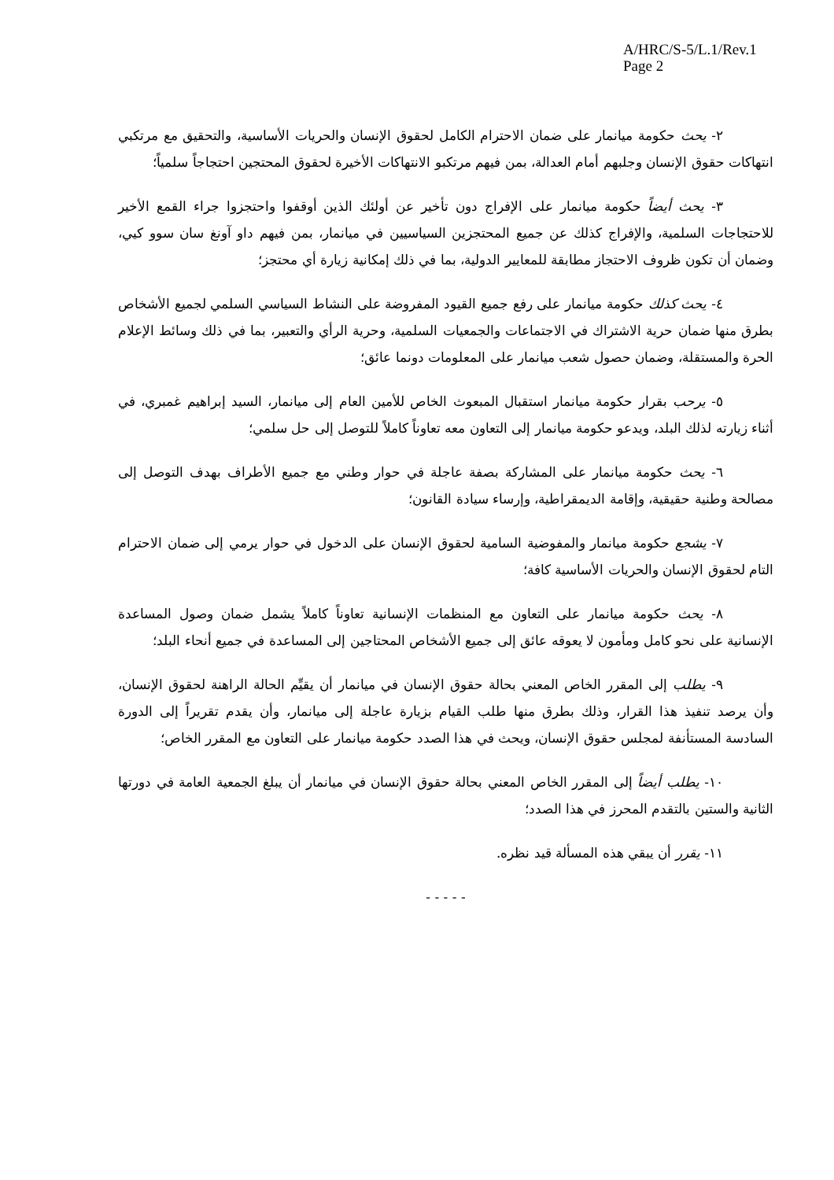A/HRC/S-5/L.1/Rev.1
Page 2
٢- يحث حكومة ميانمار على ضمان الاحترام الكامل لحقوق الإنسان والحريات الأساسية، والتحقيق مع مرتكبي انتهاكات حقوق الإنسان وجلبهم أمام العدالة، بمن فيهم مرتكبو الانتهاكات الأخيرة لحقوق المحتجين احتجاجاً سلمياً؛
٣- يحث أيضاً حكومة ميانمار على الإفراج دون تأخير عن أولئك الذين أوقفوا واحتجزوا جراء القمع الأخير للاحتجاجات السلمية، والإفراج كذلك عن جميع المحتجزين السياسيين في ميانمار، بمن فيهم داو آونغ سان سوو كيي، وضمان أن تكون ظروف الاحتجاز مطابقة للمعايير الدولية، بما في ذلك إمكانية زيارة أي محتجز؛
٤- يحث كذلك حكومة ميانمار على رفع جميع القيود المفروضة على النشاط السياسي السلمي لجميع الأشخاص بطرق منها ضمان حرية الاشتراك في الاجتماعات والجمعيات السلمية، وحرية الرأي والتعبير، بما في ذلك وسائط الإعلام الحرة والمستقلة، وضمان حصول شعب ميانمار على المعلومات دونما عائق؛
٥- يرحب بقرار حكومة ميانمار استقبال المبعوث الخاص للأمين العام إلى ميانمار، السيد إبراهيم غمبري، في أثناء زيارته لذلك البلد، ويدعو حكومة ميانمار إلى التعاون معه تعاوناً كاملاً للتوصل إلى حل سلمي؛
٦- يحث حكومة ميانمار على المشاركة بصفة عاجلة في حوار وطني مع جميع الأطراف بهدف التوصل إلى مصالحة وطنية حقيقية، وإقامة الديمقراطية، وإرساء سيادة القانون؛
٧- يشجع حكومة ميانمار والمفوضية السامية لحقوق الإنسان على الدخول في حوار يرمي إلى ضمان الاحترام التام لحقوق الإنسان والحريات الأساسية كافة؛
٨- يحث حكومة ميانمار على التعاون مع المنظمات الإنسانية تعاوناً كاملاً يشمل ضمان وصول المساعدة الإنسانية على نحو كامل ومأمون لا يعوقه عائق إلى جميع الأشخاص المحتاجين إلى المساعدة في جميع أنحاء البلد؛
٩- يطلب إلى المقرر الخاص المعني بحالة حقوق الإنسان في ميانمار أن يقيِّم الحالة الراهنة لحقوق الإنسان، وأن يرصد تنفيذ هذا القرار، وذلك بطرق منها طلب القيام بزيارة عاجلة إلى ميانمار، وأن يقدم تقريراً إلى الدورة السادسة المستأنفة لمجلس حقوق الإنسان، ويحث في هذا الصدد حكومة ميانمار على التعاون مع المقرر الخاص؛
١٠- يطلب أيضاً إلى المقرر الخاص المعني بحالة حقوق الإنسان في ميانمار أن يبلغ الجمعية العامة في دورتها الثانية والستين بالتقدم المحرز في هذا الصدد؛
١١- يقرر أن يبقي هذه المسألة قيد نظره.
- - - - -